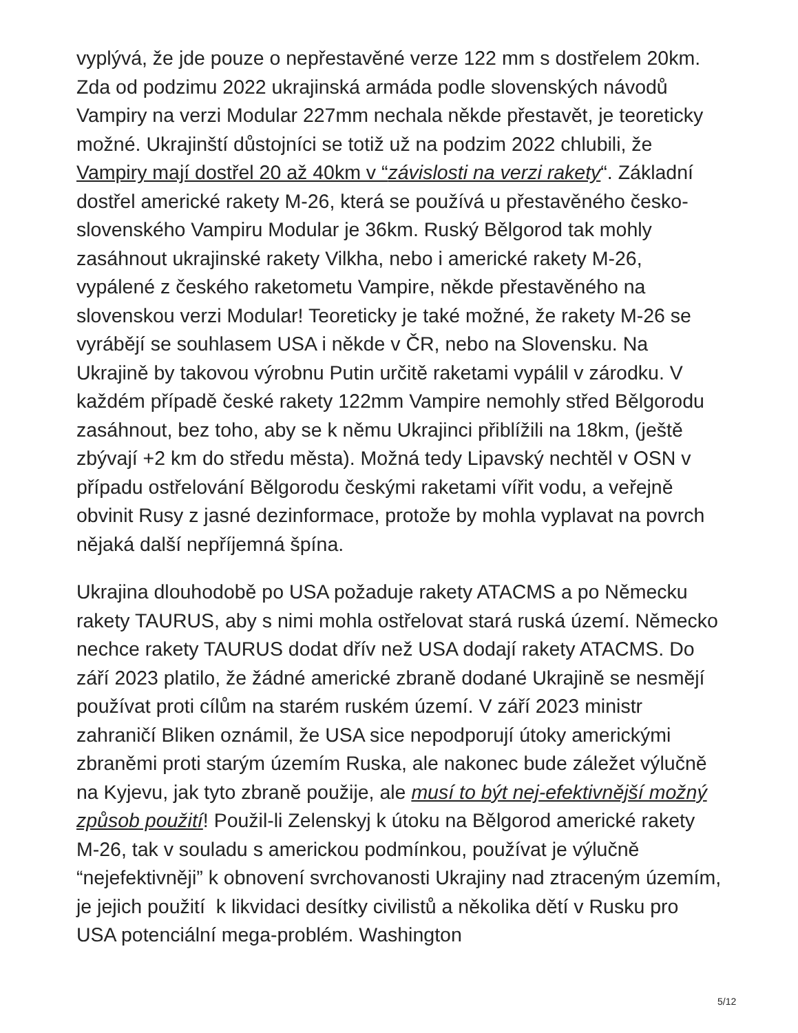vyplývá, že jde pouze o nepřestavěné verze 122 mm s dostřelem 20km. Zda od podzimu 2022 ukrajinská armáda podle slovenských návodů Vampiry na verzi Modular 227mm nechala někde přestavět, je teoreticky možné. Ukrajinští důstojníci se totiž už na podzim 2022 chlubili, že Vampiry mají dostřel 20 až 40km v “závislosti na verzi rakety“. Základní dostřel americké rakety M-26, která se používá u přestavěného česko-slovenského Vampiru Modular je 36km. Ruský Bělgorod tak mohly zasáhnout ukrajinské rakety Vilkha, nebo i americké rakety M-26, vypálené z českého raketometu Vampire, někde přestavěného na slovenskou verzi Modular! Teoreticky je také možné, že rakety M-26 se vyrábějí se souhlasem USA i někde v ČR, nebo na Slovensku. Na Ukrajině by takovou výrobnu Putin určitě raketami vypálil v zárodku. V každém případě české rakety 122mm Vampire nemohly střed Bělgorodu zasáhnout, bez toho, aby se k němu Ukrajinci přiblížili na 18km, (ještě zbývají +2 km do středu města). Možná tedy Lipavský nechtěl v OSN v případu ostřelování Bělgorodu českými raketami vířit vodu, a veřejně obvinit Rusy z jasné dezinformace, protože by mohla vyplavat na povrch nějaká další nepříjemná špína.
Ukrajina dlouhodobě po USA požaduje rakety ATACMS a po Německu rakety TAURUS, aby s nimi mohla ostřelovat stará ruská území. Německo nechce rakety TAURUS dodat dřív než USA dodají rakety ATACMS. Do září 2023 platilo, že žádné americké zbraně dodané Ukrajině se nesmějí používat proti cílům na starém ruském území. V září 2023 ministr zahraničí Bliken oznámil, že USA sice nepodporují útoky americkými zbraněmi proti starým územím Ruska, ale nakonec bude záležet výlučně na Kyjevu, jak tyto zbraně použije, ale musí to být nej-efektivnější možný způsob použití! Použil-li Zelenskyj k útoku na Bělgorod americké rakety M-26, tak v souladu s americkou podmínkou, používat je výlučně “nejefektivněji” k obnovení svrchovanosti Ukrajiny nad ztraceným územím, je jejich použití k likvidaci desítky civilistů a několika dětí v Rusku pro USA potenciální mega-problém. Washington
5/12